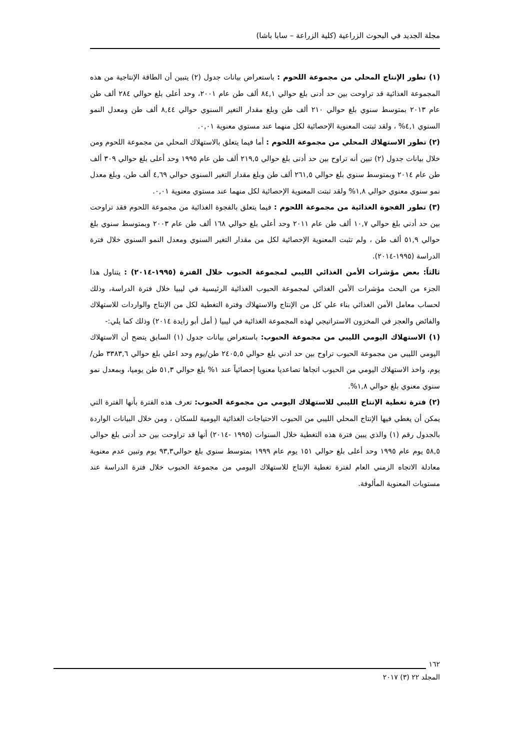مجلة الجديد في البحوث الزراعية (كلية الزراعة – سابا باشا)
(١) تطور الإنتاج المحلي من مجموعة اللحوم : باستعراض بيانات جدول (٢) يتبين أن الطاقة الإنتاجية من هذه المجموعة الغذائية قد تراوحت بين حد أدنى بلغ حوالي ٨٤,١ ألف طن عام ٢٠٠١، وحد أعلى بلغ حوالي ٢٨٤ ألف طن عام ٢٠١٣ بمتوسط سنوي بلغ حوالي ٢١٠ ألف طن وبلغ مقدار التغير السنوي حوالي ٨,٤٤ ألف طن ومعدل النمو السنوي ٤,١% ، ولقد ثبتت المعنوية الإحصائية لكل منهما عند مستوي معنوية ٠,٠١.
(٢) تطور الاستهلاك المحلي من مجموعة اللحوم : أما فيما يتعلق بالاستهلاك المحلي من مجموعة اللحوم ومن خلال بيانات جدول (٢) تبين أنه تراوح بين حد أدنى بلغ حوالي ٢١٩,٥ ألف طن عام ١٩٩٥ وحد أعلى بلغ حوالي ٣٠٩ ألف طن عام ٢٠١٤ وبمتوسط سنوي بلغ حوالي ٢٦١,٥ ألف طن وبلغ مقدار التغير السنوي حوالي ٤,٦٩ ألف طن، وبلغ معدل نمو سنوي معنوي حوالي ١,٨% ولقد ثبتت المعنوية الإحصائية لكل منهما عند مستوي معنوية ٠,٠١.
(٣) تطور الفجوة الغذائية من مجموعة اللحوم : فيما يتعلق بالفجوة الغذائية من مجموعة اللحوم فقد تراوحت بين حد أدني بلغ حوالي ١٠,٧ ألف طن عام ٢٠١١ وحد أعلي بلغ حوالي ١٦٨ ألف طن عام ٢٠٠٣ وبمتوسط سنوي بلغ حوالي ٥١,٩ ألف طن ، ولم تثبت المعنوية الإحصائية لكل من مقدار التغير السنوي ومعدل النمو السنوي خلال فترة الدراسة (١٩٩٥-٢٠١٤).
ثالثاً: بعض مؤشرات الأمن الغذائي الليبي لمجموعة الحبوب خلال الفترة (١٩٩٥-٢٠١٤) : يتناول هذا الجزء من البحث مؤشرات الأمن الغذائي لمجموعة الحبوب الغذائية الرئيسية في ليبيا خلال فترة الدراسة، وذلك لحساب معامل الأمن الغذائي بناء علي كل من الإنتاج والاستهلاك وفترة التغطية لكل من الإنتاج والواردات للاستهلاك والفائض والعجز في المخزون الاستراتيجي لهذه المجموعة الغذائية في ليبيا ( أمل أبو زايدة ٢٠١٤) وذلك كما يلي:-
(١) الاستهلاك اليومي الليبي من مجموعة الحبوب: باستعراض بيانات جدول (١) السابق يتضح أن الاستهلاك اليومي الليبي من مجموعة الحبوب تراوح بين حد ادني بلغ حوالي ٢٤٠٥,٥ طن/يوم وحد اعلي بلغ حوالي ٣٣٨٣,٦ طن/ يوم، واخذ الاستهلاك اليومي من الحبوب اتجاها تصاعديا معنويا إحصائياً عند ١% بلغ حوالي ٥١,٣ طن يوميا، وبمعدل نمو سنوي معنوي بلغ حوالي ١,٨%.
(٢) فترة تغطية الإنتاج الليبي للاستهلاك اليومي من مجموعة الحبوب: تعرف هذه الفترة بأنها الفترة التي يمكن أن يغطي فيها الإنتاج المحلي الليبي من الحبوب الاحتياجات الغذائية اليومية للسكان ، ومن خلال البيانات الواردة بالجدول رقم (١) والذي يبين فترة هذه التغطية خلال السنوات (١٩٩٥ -٢٠١٤) أنها قد تراوحت بين حد أدنى بلغ حوالي ٥٨,٥ يوم عام ١٩٩٥ وحد أعلى بلغ حوالي ١٥١ يوم عام ١٩٩٩ بمتوسط سنوي بلغ حوالي٩٣,٣ يوم وتبين عدم معنوية معادلة الاتجاه الزمني العام لفترة تغطية الإنتاج للاستهلاك اليومي من مجموعة الحبوب خلال فترة الدراسة عند مستويات المعنوية المألوفة.
١٦٢
المجلد ٢٢ (٣) ٢٠١٧